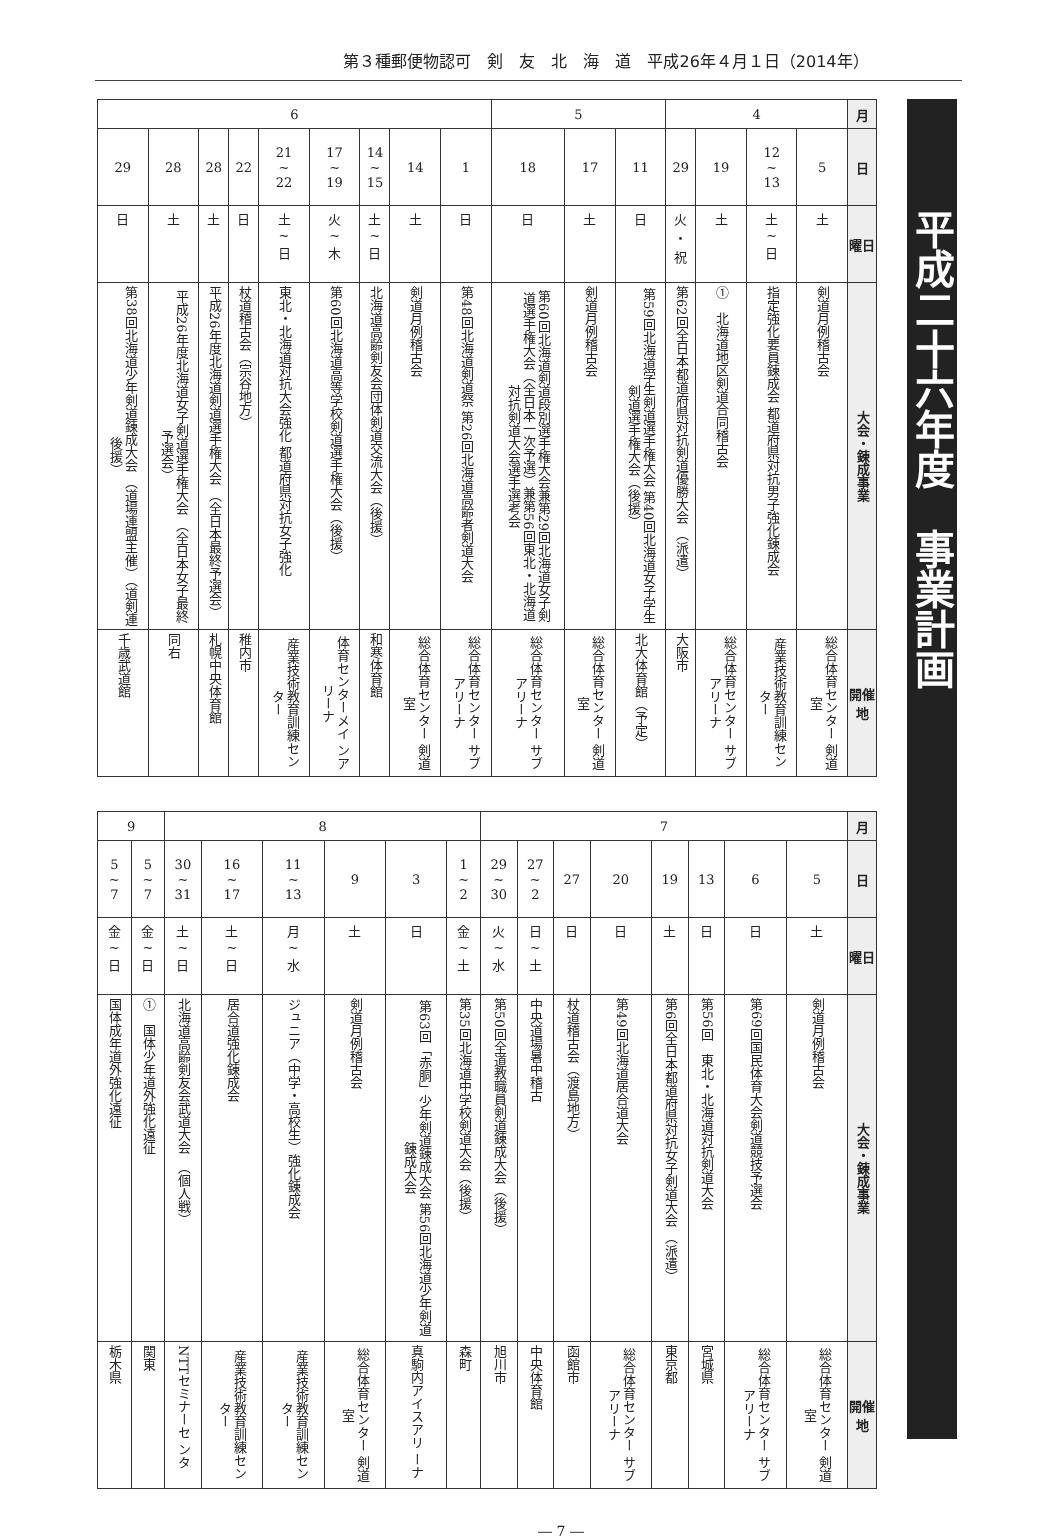第３種郵便物認可　剣　友　北　海　道　平成26年４月１日（2014年）
| 月 | 4 | | | | 5 | | | 6 | | | | | | | | |
| 日 | 5 | 12 ~ 13 | 19 | 29 | 11 | 17 | 18 | 1 | 14 | 14 ~ 15 | 17 ~ 19 | 21 ~ 22 | 22 | 28 | 28 | 29 |
| 曜日 | 土 | 土 ~ 日 | 土 | 火 ・ 祝 | 日 | 土 | 日 | 日 | 土 | 土 ~ 日 | 火 ~ 木 | 土 ~ 日 | 日 | 土 | 土 | 日 |
| 大会・錬成事業 | 剣道月例稽古会 | 指定強化要員錬成会 都道府県対抗男子強化錬成会 | 北海道地区剣道合同稽古会 ① | 第62回全日本都道府県対抗剣道優勝大会 （派遣） | 第59回北海道学生剣道選手権大会 第40回北海道女子学生剣道選手権大会（後援） | 剣道月例稽古会 | 第60回北海道剣道段別選手権大会兼第29回北海道女子剣道選手権大会（全日本一次予選）兼第56回東北・北海道対抗剣道大会選手選考会 | 第48回北海道剣道祭 第26回北海道高齢者剣道大会 | 剣道月例稽古会 | 北海道高齢剣友会団体剣道交流大会（後援） | 第60回北海道高等学校剣道選手権大会（後援） | 東北・北海道対抗大会強化 都道府県対抗女子強化 | 杖道稽古会（宗谷地方） | 平成26年度北海道剣道選手権大会 （全日本最終予選会） | 平成26年度北海道女子剣道選手権大会 （全日本女子最終予選会） | 第38回北海道少年剣道錬成大会 （道場連盟主催）（道剣連後援） |
| 開催地 | 総合体育センター 剣道室 | 産業技術教育訓練センター | 総合体育センター サブアリーナ | 大阪市 | 北大体育館（予定） | 総合体育センター 剣道室 | 総合体育センター サブアリーナ | 総合体育センター サブアリーナ | 総合体育センター 剣道室 | 和寒体育館 | 体育センターメイ ンアリーナ | 産業技術教育訓練センター | 稚内市 | 札幌中央体育館 | 同右 | 千歳武道館 |
| 月 | 7 | | | | | | | | 8 | | | | | | 9 | |
| 日 | 5 | 6 | 13 | 19 | 20 | 27 | 27 ~ 2 | 29 ~ 30 | 1 ~ 2 | 3 | 9 | 11 ~ 13 | 16 ~ 17 | 30 ~ 31 | 5 ~ 7 | 5 ~ 7 |
| 曜日 | 土 | 日 | 日 | 土 | 日 | 日 | 日 ~ 土 | 火 ~ 水 | 金 ~ 土 | 日 | 土 | 月 ~ 水 | 土 ~ 日 | 土 ~ 日 | 金 ~ 日 | 金 ~ 日 |
| 大会・錬成事業 | 剣道月例稽古会 | 第69回国民体育大会剣道競技予選会 | 第56回 東北・北海道対抗剣道大会 | 第6回全日本都道府県対抗女子剣道大会 （派遣） | 第49回北海道居合道大会 | 杖道稽古会（渡島地方） | 中央道場暑中稽古 | 第50回全道教職員剣道錬成大会（後援） | 第35回北海道中学校剣道大会（後援） | 第63回「赤胴」少年剣道錬成大会 第56回北海道少年剣道錬成大会 | 剣道月例稽古会 | ジュニア（中学・高校生）強化錬成会 | 居合道強化錬成会 | 北海道高齢剣友会武道大会 （個人戦） | 国体少年道外強化遠征 ① | 国体成年道外強化遠征 |
| 開催地 | 総合体育センター 剣道室 | 総合体育センター サブアリーナ | 宮城県 | 東京都 | 総合体育センター サブアリーナ | 函館市 | 中央体育館 | 旭川市 | 森町 | 真駒内アイスアリ ーナ | 総合体育センター 剣道室 | 産業技術教育訓練センター | 産業技術教育訓練センター | NTTセミナーセ ンタ | 関東 | 栃木県 |
平成二十六年度　事業計画
― 7 ―